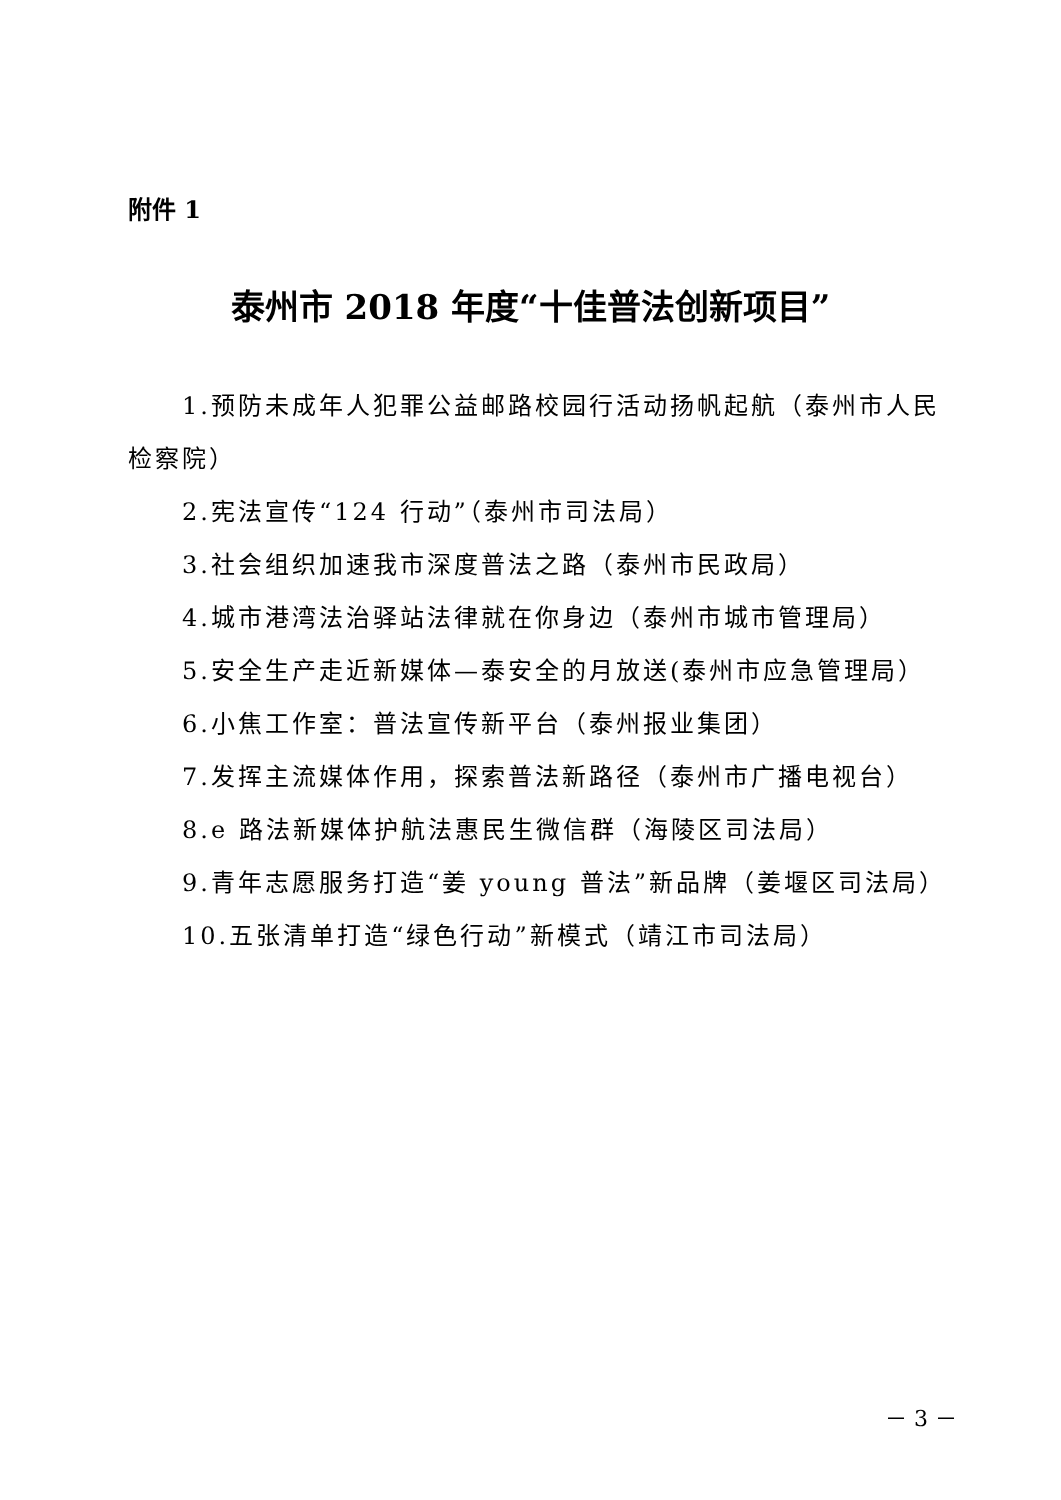附件 1
泰州市 2018 年度“十佳普法创新项目”
1.预防未成年人犯罪公益邮路校园行活动扬帆起航（泰州市人民检察院）
2.宪法宣传“124 行动”（泰州市司法局）
3.社会组织加速我市深度普法之路（泰州市民政局）
4.城市港湾法治驿站法律就在你身边（泰州市城市管理局）
5.安全生产走近新媒体—泰安全的月放送(泰州市应急管理局）
6.小焦工作室：普法宣传新平台（泰州报业集团）
7.发挥主流媒体作用，探索普法新路径（泰州市广播电视台）
8.e 路法新媒体护航法惠民生微信群（海陵区司法局）
9.青年志愿服务打造“姜 young 普法”新品牌（姜堰区司法局）
10.五张清单打造“绿色行动”新模式（靖江市司法局）
－ 3 －